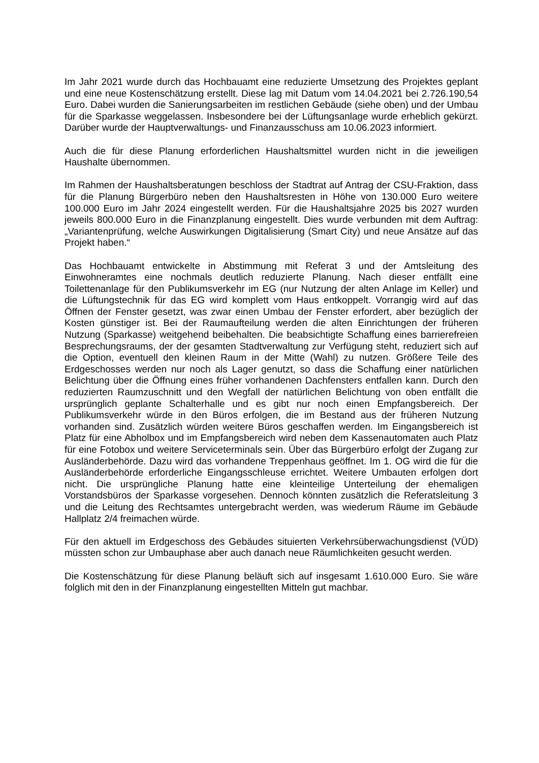Im Jahr 2021 wurde durch das Hochbauamt eine reduzierte Umsetzung des Projektes geplant und eine neue Kostenschätzung erstellt. Diese lag mit Datum vom 14.04.2021 bei 2.726.190,54 Euro. Dabei wurden die Sanierungsarbeiten im restlichen Gebäude (siehe oben) und der Umbau für die Sparkasse weggelassen. Insbesondere bei der Lüftungsanlage wurde erheblich gekürzt. Darüber wurde der Hauptverwaltungs- und Finanzausschuss am 10.06.2023 informiert.
Auch die für diese Planung erforderlichen Haushaltsmittel wurden nicht in die jeweiligen Haushalte übernommen.
Im Rahmen der Haushaltsberatungen beschloss der Stadtrat auf Antrag der CSU-Fraktion, dass für die Planung Bürgerbüro neben den Haushaltsresten in Höhe von 130.000 Euro weitere 100.000 Euro im Jahr 2024 eingestellt werden. Für die Haushaltsjahre 2025 bis 2027 wurden jeweils 800.000 Euro in die Finanzplanung eingestellt. Dies wurde verbunden mit dem Auftrag: „Variantenprüfung, welche Auswirkungen Digitalisierung (Smart City) und neue Ansätze auf das Projekt haben.“
Das Hochbauamt entwickelte in Abstimmung mit Referat 3 und der Amtsleitung des Einwohneramtes eine nochmals deutlich reduzierte Planung. Nach dieser entfällt eine Toilettenanlage für den Publikumsverkehr im EG (nur Nutzung der alten Anlage im Keller) und die Lüftungstechnik für das EG wird komplett vom Haus entkoppelt. Vorrangig wird auf das Öffnen der Fenster gesetzt, was zwar einen Umbau der Fenster erfordert, aber bezüglich der Kosten günstiger ist. Bei der Raumaufteilung werden die alten Einrichtungen der früheren Nutzung (Sparkasse) weitgehend beibehalten. Die beabsichtigte Schaffung eines barrierefreien Besprechungsraums, der der gesamten Stadtverwaltung zur Verfügung steht, reduziert sich auf die Option, eventuell den kleinen Raum in der Mitte (Wahl) zu nutzen. Größere Teile des Erdgeschosses werden nur noch als Lager genutzt, so dass die Schaffung einer natürlichen Belichtung über die Öffnung eines früher vorhandenen Dachfensters entfallen kann. Durch den reduzierten Raumzuschnitt und den Wegfall der natürlichen Belichtung von oben entfällt die ursprünglich geplante Schalterhalle und es gibt nur noch einen Empfangsbereich. Der Publikumsverkehr würde in den Büros erfolgen, die im Bestand aus der früheren Nutzung vorhanden sind. Zusätzlich würden weitere Büros geschaffen werden. Im Eingangsbereich ist Platz für eine Abholbox und im Empfangsbereich wird neben dem Kassenautomaten auch Platz für eine Fotobox und weitere Serviceterminals sein. Über das Bürgerbüro erfolgt der Zugang zur Ausländerbehörde. Dazu wird das vorhandene Treppenhaus geöffnet. Im 1. OG wird die für die Ausländerbehörde erforderliche Eingangsschleuse errichtet. Weitere Umbauten erfolgen dort nicht. Die ursprüngliche Planung hatte eine kleinteilige Unterteilung der ehemaligen Vorstandsbüros der Sparkasse vorgesehen. Dennoch könnten zusätzlich die Referatsleitung 3 und die Leitung des Rechtsamtes untergebracht werden, was wiederum Räume im Gebäude Hallplatz 2/4 freimachen würde.
Für den aktuell im Erdgeschoss des Gebäudes situierten Verkehrsüberwachungsdienst (VÜD) müssten schon zur Umbauphase aber auch danach neue Räumlichkeiten gesucht werden.
Die Kostenschätzung für diese Planung beläuft sich auf insgesamt 1.610.000 Euro. Sie wäre folglich mit den in der Finanzplanung eingestellten Mitteln gut machbar.